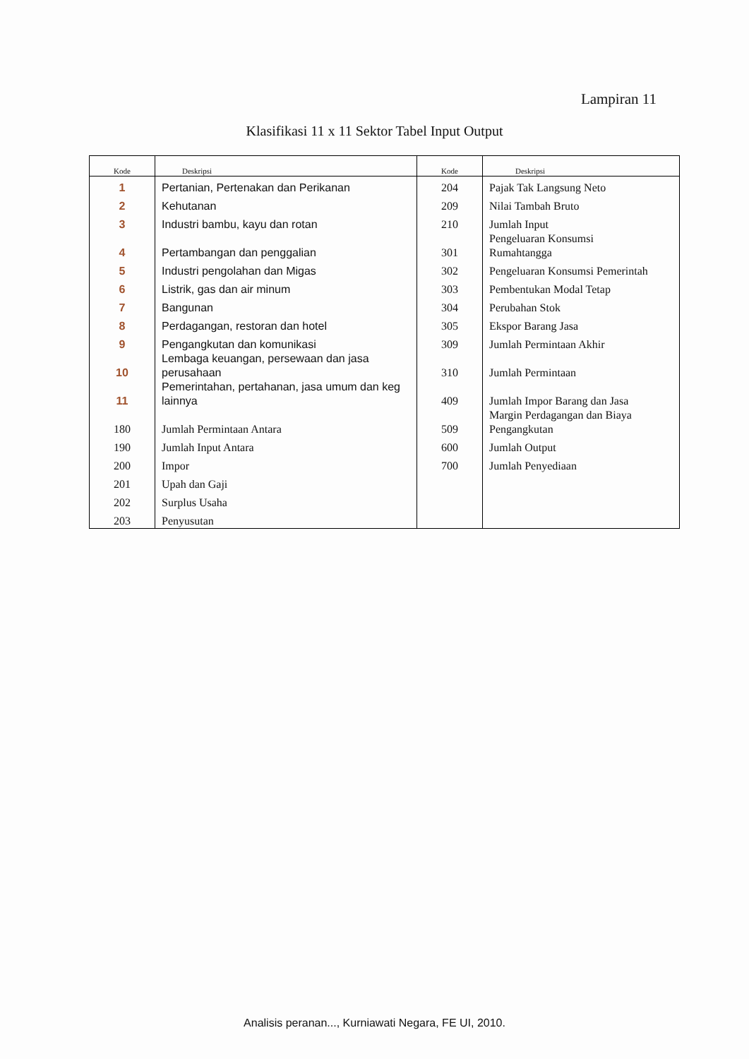Lampiran 11
Klasifikasi 11 x 11 Sektor Tabel Input Output
| Kode | Deskripsi | Kode | Deskripsi |
| --- | --- | --- | --- |
| 1 | Pertanian, Pertenakan dan Perikanan | 204 | Pajak Tak Langsung Neto |
| 2 | Kehutanan | 209 | Nilai Tambah Bruto |
| 3 | Industri bambu, kayu dan rotan | 210 | Jumlah Input |
| 4 | Pertambangan dan penggalian | 301 | Pengeluaran Konsumsi Rumahtangga |
| 5 | Industri pengolahan dan Migas | 302 | Pengeluaran Konsumsi Pemerintah |
| 6 | Listrik, gas dan air minum | 303 | Pembentukan Modal Tetap |
| 7 | Bangunan | 304 | Perubahan Stok |
| 8 | Perdagangan, restoran dan hotel | 305 | Ekspor Barang Jasa |
| 9 | Pengangkutan dan komunikasi | 309 | Jumlah Permintaan Akhir |
| 10 | Lembaga keuangan, persewaan dan jasa perusahaan | 310 | Jumlah Permintaan |
| 11 | Pemerintahan, pertahanan, jasa umum dan keg lainnya | 409 | Jumlah Impor Barang dan Jasa |
| 180 | Jumlah Permintaan Antara | 509 | Margin Perdagangan dan Biaya Pengangkutan |
| 190 | Jumlah Input Antara | 600 | Jumlah Output |
| 200 | Impor | 700 | Jumlah Penyediaan |
| 201 | Upah dan Gaji | | |
| 202 | Surplus Usaha | | |
| 203 | Penyusutan | | |
Analisis peranan..., Kurniawati Negara, FE UI, 2010.